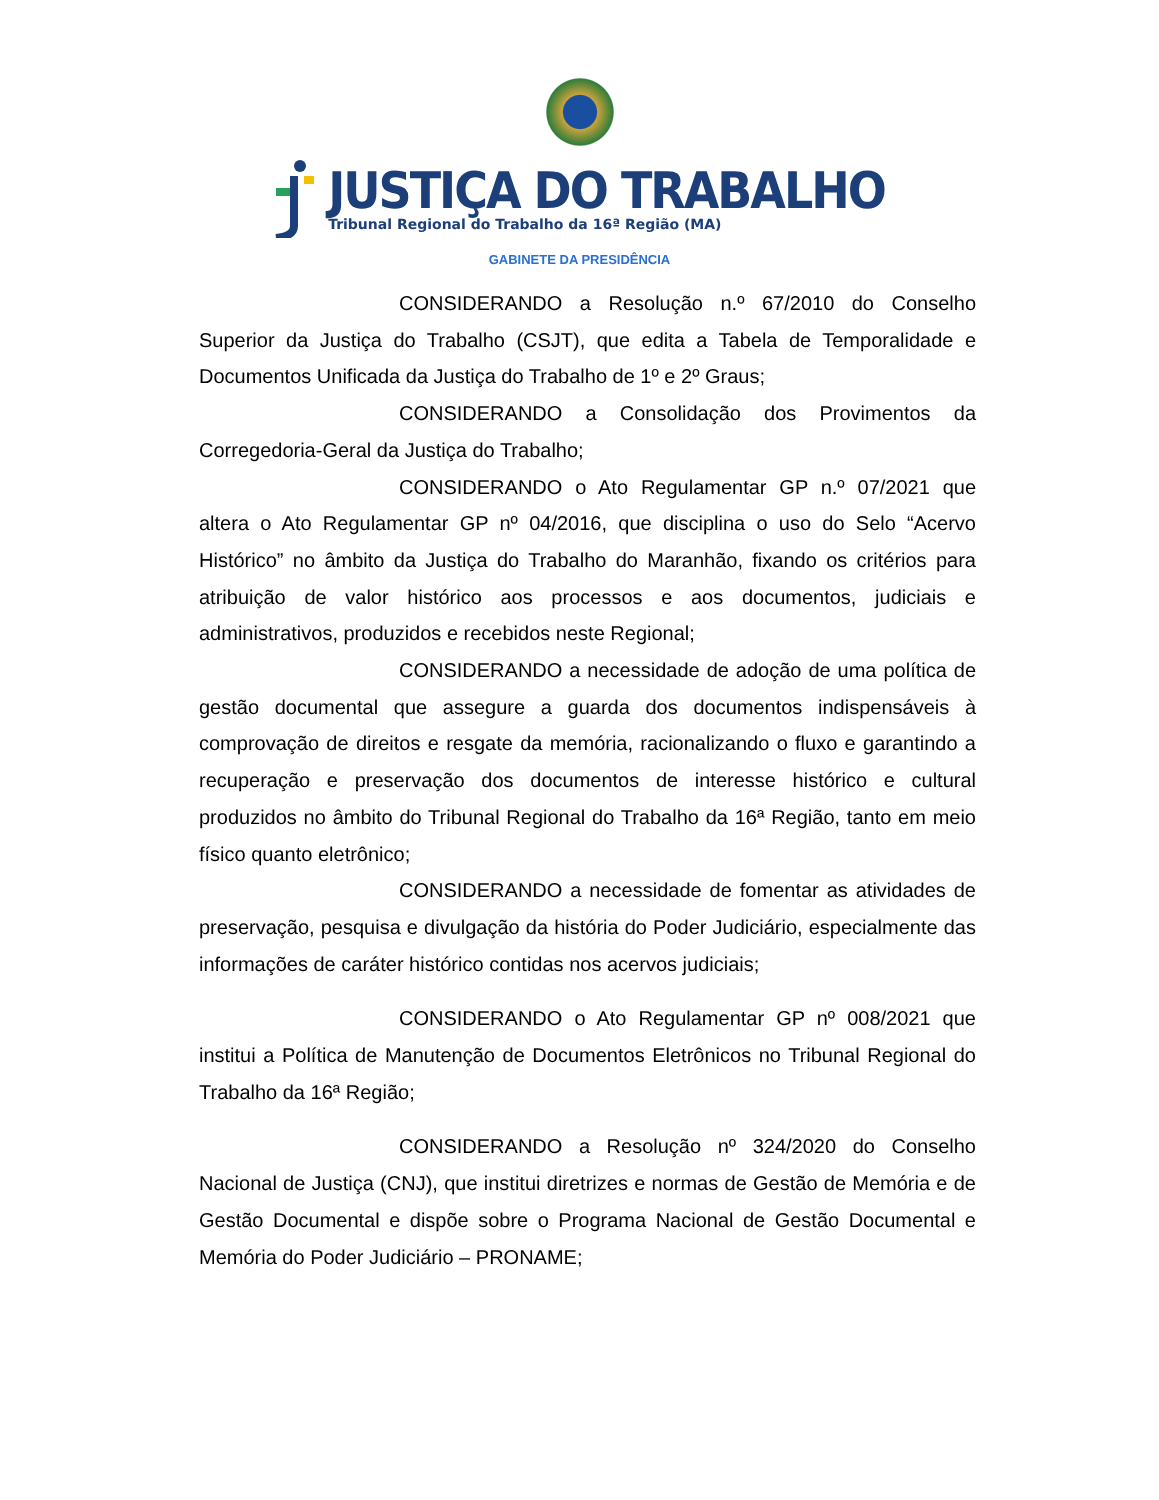JUSTIÇA DO TRABALHO
Tribunal Regional do Trabalho da 16ª Região (MA)
GABINETE DA PRESIDÊNCIA
CONSIDERANDO a Resolução n.º 67/2010 do Conselho Superior da Justiça do Trabalho (CSJT), que edita a Tabela de Temporalidade e Documentos Unificada da Justiça do Trabalho de 1º e 2º Graus;
CONSIDERANDO a Consolidação dos Provimentos da Corregedoria-Geral da Justiça do Trabalho;
CONSIDERANDO o Ato Regulamentar GP n.º 07/2021 que altera o Ato Regulamentar GP nº 04/2016, que disciplina o uso do Selo “Acervo Histórico” no âmbito da Justiça do Trabalho do Maranhão, fixando os critérios para atribuição de valor histórico aos processos e aos documentos, judiciais e administrativos, produzidos e recebidos neste Regional;
CONSIDERANDO a necessidade de adoção de uma política de gestão documental que assegure a guarda dos documentos indispensáveis à comprovação de direitos e resgate da memória, racionalizando o fluxo e garantindo a recuperação e preservação dos documentos de interesse histórico e cultural produzidos no âmbito do Tribunal Regional do Trabalho da 16ª Região, tanto em meio físico quanto eletrônico;
CONSIDERANDO a necessidade de fomentar as atividades de preservação, pesquisa e divulgação da história do Poder Judiciário, especialmente das informações de caráter histórico contidas nos acervos judiciais;
CONSIDERANDO o Ato Regulamentar GP nº 008/2021 que institui a Política de Manutenção de Documentos Eletrônicos no Tribunal Regional do Trabalho da 16ª Região;
CONSIDERANDO a Resolução nº 324/2020 do Conselho Nacional de Justiça (CNJ), que institui diretrizes e normas de Gestão de Memória e de Gestão Documental e dispõe sobre o Programa Nacional de Gestão Documental e Memória do Poder Judiciário – PRONAME;